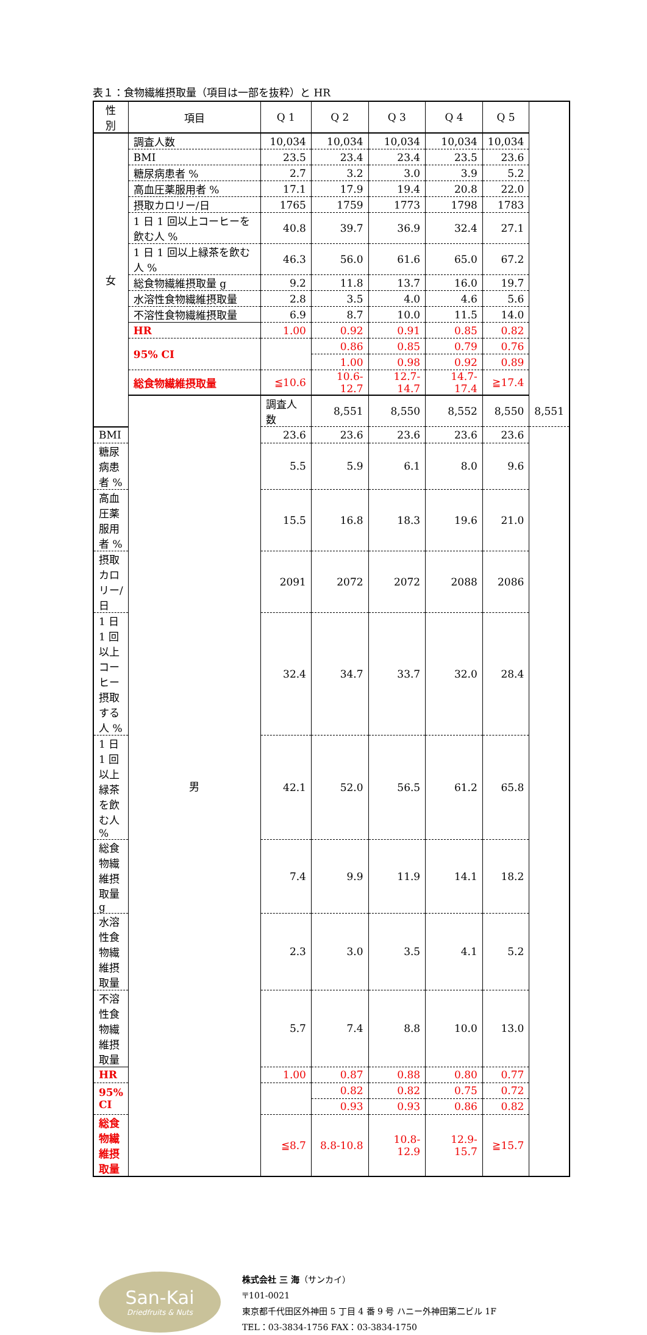表１：食物繊維摂取量（項目は一部を抜粋）と HR
| 性 別 | 項目 | Q 1 | Q 2 | Q 3 | Q 4 | Q 5 | |
| --- | --- | --- | --- | --- | --- | --- | --- |
| 女 | 調査人数 | 10,034 | 10,034 | 10,034 | 10,034 | 10,034 | |
| | BMI | 23.5 | 23.4 | 23.4 | 23.5 | 23.6 | |
| | 糖尿病患者 % | 2.7 | 3.2 | 3.0 | 3.9 | 5.2 | |
| | 高血圧薬服用者 % | 17.1 | 17.9 | 19.4 | 20.8 | 22.0 | |
| | 摂取カロリー/日 | 1765 | 1759 | 1773 | 1798 | 1783 | |
| | 1 日 1 回以上コーヒーを飲む人 % | 40.8 | 39.7 | 36.9 | 32.4 | 27.1 | |
| | 1 日 1 回以上緑茶を飲む人 % | 46.3 | 56.0 | 61.6 | 65.0 | 67.2 | |
| | 総食物繊維摂取量 g | 9.2 | 11.8 | 13.7 | 16.0 | 19.7 | |
| | 水溶性食物繊維摂取量 | 2.8 | 3.5 | 4.0 | 4.6 | 5.6 | |
| | 不溶性食物繊維摂取量 | 6.9 | 8.7 | 10.0 | 11.5 | 14.0 | |
| | HR | 1.00 | 0.92 | 0.91 | 0.85 | 0.82 | |
| | 95% CI | | 0.86 | 0.85 | 0.79 | 0.76 | |
| | | | 1.00 | 0.98 | 0.92 | 0.89 | |
| | 総食物繊維摂取量 | ≦10.6 | 10.6-12.7 | 12.7-14.7 | 14.7-17.4 | ≧17.4 | |
| | 男 | 調査人数 | 8,551 | 8,550 | 8,552 | 8,550 | 8,551 |
| BMI | | 23.6 | 23.6 | 23.6 | 23.6 | 23.6 | |
| 糖尿病患者 % | | 5.5 | 5.9 | 6.1 | 8.0 | 9.6 | |
| 高血圧薬服用者 % | | 15.5 | 16.8 | 18.3 | 19.6 | 21.0 | |
| 摂取カロリー/日 | | 2091 | 2072 | 2072 | 2088 | 2086 | |
| 1 日 1 回以上コーヒー摂取する人 % | | 32.4 | 34.7 | 33.7 | 32.0 | 28.4 | |
| 1 日 1 回以上緑茶を飲む人 % | | 42.1 | 52.0 | 56.5 | 61.2 | 65.8 | |
| 総食物繊維摂取量 g | | 7.4 | 9.9 | 11.9 | 14.1 | 18.2 | |
| 水溶性食物繊維摂取量 | | 2.3 | 3.0 | 3.5 | 4.1 | 5.2 | |
| 不溶性食物繊維摂取量 | | 5.7 | 7.4 | 8.8 | 10.0 | 13.0 | |
| HR | | 1.00 | 0.87 | 0.88 | 0.80 | 0.77 | |
| 95% CI | | | 0.82 | 0.82 | 0.75 | 0.72 | |
| | | | 0.93 | 0.93 | 0.86 | 0.82 | |
| 総食物繊維摂取量 | | ≦8.7 | 8.8-10.8 | 10.8-12.9 | 12.9-15.7 | ≧15.7 | |
San-Kai
Driedfruits & Nuts
株式会社 三 海（サンカイ）
〒101-0021
東京都千代田区外神田 5 丁目 4 番 9 号 ハニー外神田第二ビル 1F
TEL：03-3834-1756 FAX：03-3834-1750